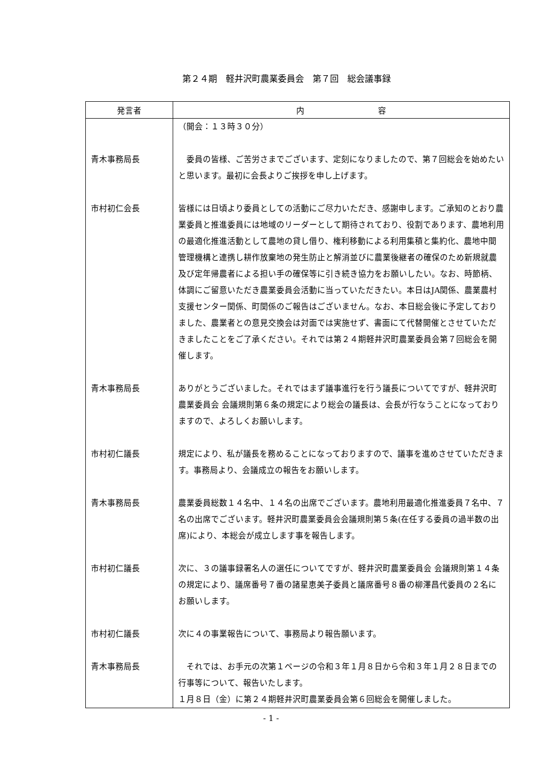第２４期　軽井沢町農業委員会　第７回　総会議事録
| 発言者 | 内 容 |
| --- | --- |
| | （開会：１３時３０分） |
| 青木事務局長 | 委員の皆様、ご苦労さまでございます、定刻になりましたので、第７回総会を始めたいと思います。最初に会長よりご挨拶を申し上げます。 |
| 市村初仁会長 | 皆様には日頃より委員としての活動にご尽力いただき、感謝申します。ご承知のとおり農業委員と推進委員には地域のリーダーとして期待されており、役割であります、農地利用の最適化推進活動として農地の貸し借り、権利移動による利用集積と集約化、農地中間管理機構と連携し耕作放棄地の発生防止と解消並びに農業後継者の確保のため新規就農及び定年帰農者による担い手の確保等に引き続き協力をお願いしたい。なお、時節柄、体調にご留意いただき農業委員会活動に当っていただきたい。本日はJA関係、農業農村支援センター関係、町関係のご報告はございません。なお、本日総会後に予定しておりました、農業者との意見交換会は対面では実施せず、書面にて代替開催とさせていただきましたことをご了承ください。それでは第２４期軽井沢町農業委員会第７回総会を開催します。 |
| 青木事務局長 | ありがとうございました。それではまず議事進行を行う議長についてですが、軽井沢町農業委員会 会議規則第６条の規定により総会の議長は、会長が行なうことになっておりますので、よろしくお願いします。 |
| 市村初仁議長 | 規定により、私が議長を務めることになっておりますので、議事を進めさせていただきます。事務局より、会議成立の報告をお願いします。 |
| 青木事務局長 | 農業委員総数１４名中、１４名の出席でございます。農地利用最適化推進委員７名中、７名の出席でございます。軽井沢町農業委員会会議規則第５条(在任する委員の過半数の出席)により、本総会が成立します事を報告します。 |
| 市村初仁議長 | 次に、３の議事録署名人の選任についてですが、軽井沢町農業委員会 会議規則第１４条の規定により、議席番号７番の諸星恵美子委員と議席番号８番の柳澤昌代委員の２名にお願いします。 |
| 市村初仁議長 | 次に４の事業報告について、事務局より報告願います。 |
| 青木事務局長 | それでは、お手元の次第１ページの令和３年１月８日から令和３年１月２８日までの行事等について、報告いたします。 １月８日（金）に第２４期軽井沢町農業委員会第６回総会を開催しました。 |
- 1 -